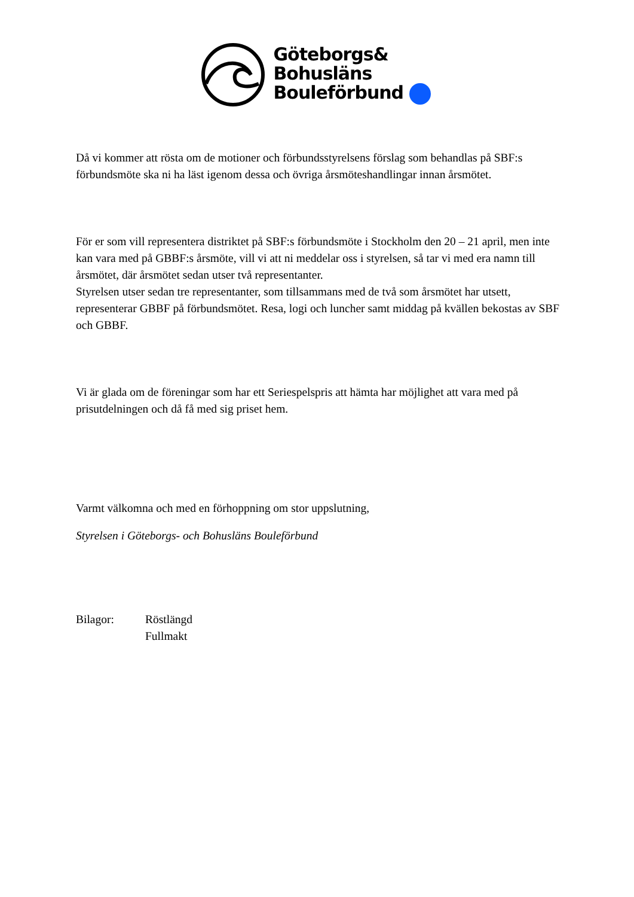Göteborgs&
Bohusläns
Bouleförbund
Då vi kommer att rösta om de motioner och förbundsstyrelsens förslag som behandlas på SBF:s förbundsmöte ska ni ha läst igenom dessa och övriga årsmöteshandlingar innan årsmötet.
För er som vill representera distriktet på SBF:s förbundsmöte i Stockholm den 20 – 21 april, men inte kan vara med på GBBF:s årsmöte, vill vi att ni meddelar oss i styrelsen, så tar vi med era namn till årsmötet, där årsmötet sedan utser två representanter.
Styrelsen utser sedan tre representanter, som tillsammans med de två som årsmötet har utsett, representerar GBBF på förbundsmötet. Resa, logi och luncher samt middag på kvällen bekostas av SBF och GBBF.
Vi är glada om de föreningar som har ett Seriespelspris att hämta har möjlighet att vara med på prisutdelningen och då få med sig priset hem.
Varmt välkomna och med en förhoppning om stor uppslutning,
Styrelsen i Göteborgs- och Bohusläns Bouleförbund
Bilagor: Röstlängd
Fullmakt